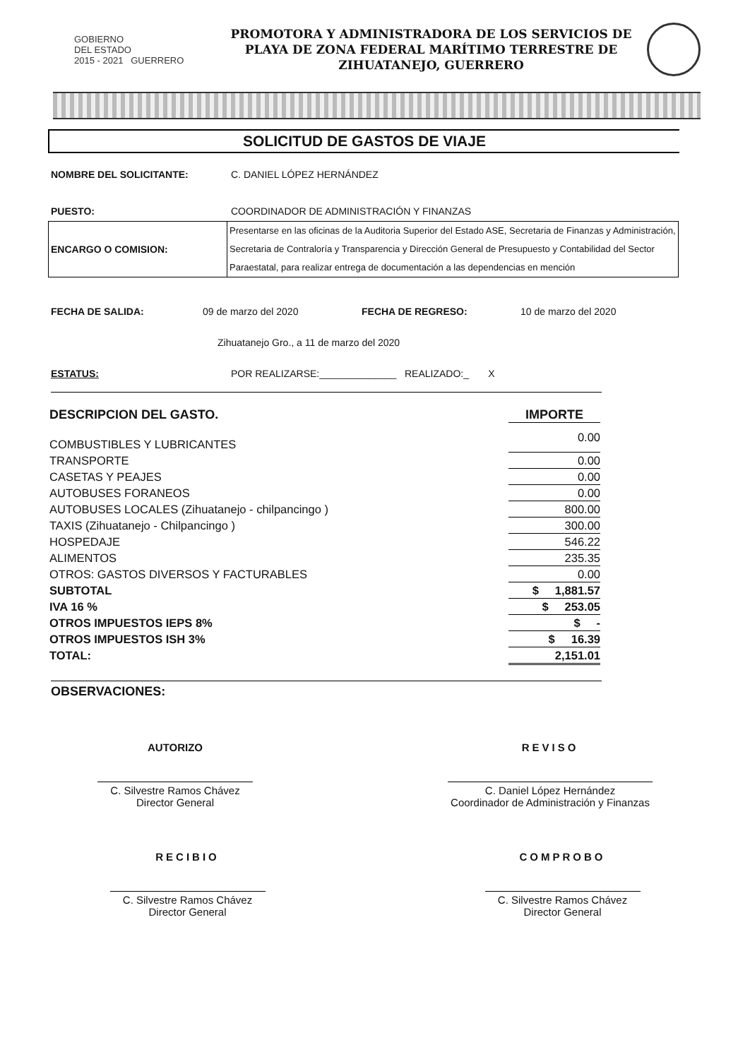GOBIERNO
DEL ESTADO
2015 - 2021 GUERRERO
PROMOTORA Y ADMINISTRADORA DE LOS SERVICIOS DE
PLAYA DE ZONA FEDERAL MARÍTIMO TERRESTRE DE
ZIHUATANEJO, GUERRERO
SOLICITUD DE GASTOS DE VIAJE
NOMBRE DEL SOLICITANTE: C. DANIEL LÓPEZ HERNÁNDEZ
PUESTO: COORDINADOR DE ADMINISTRACIÓN Y FINANZAS
| ENCARGO O COMISION: | Presentarse en las oficinas de la Auditoria Superior del Estado ASE, Secretaria de Finanzas y Administración, Secretaria de Contraloría y Transparencia y Dirección General de Presupuesto y Contabilidad del Sector Paraestatal, para realizar entrega de documentación a las dependencias en mención |
FECHA DE SALIDA: 09 de marzo del 2020 FECHA DE REGRESO: 10 de marzo del 2020
Zihuatanejo Gro., a 11 de marzo del 2020
ESTATUS: POR REALIZARSE:______________ REALIZADO:_ X
| DESCRIPCION DEL GASTO. | IMPORTE |
| COMBUSTIBLES Y LUBRICANTES | 0.00 |
| TRANSPORTE | 0.00 |
| CASETAS Y PEAJES | 0.00 |
| AUTOBUSES FORANEOS | 0.00 |
| AUTOBUSES LOCALES (Zihuatanejo - chilpancingo ) | 800.00 |
| TAXIS (Zihuatanejo - Chilpancingo ) | 300.00 |
| HOSPEDAJE | 546.22 |
| ALIMENTOS | 235.35 |
| OTROS: GASTOS DIVERSOS Y FACTURABLES | 0.00 |
| SUBTOTAL | $ 1,881.57 |
| IVA 16 % | $ 253.05 |
| OTROS IMPUESTOS IEPS 8% | $ - |
| OTROS IMPUESTOS ISH 3% | $ 16.39 |
| TOTAL: | 2,151.01 |
OBSERVACIONES:
AUTORIZO
C. Silvestre Ramos Chávez
Director General
REVISO
C. Daniel López Hernández
Coordinador de Administración y Finanzas
RECIBIO
C. Silvestre Ramos Chávez
Director General
COMPROBO
C. Silvestre Ramos Chávez
Director General